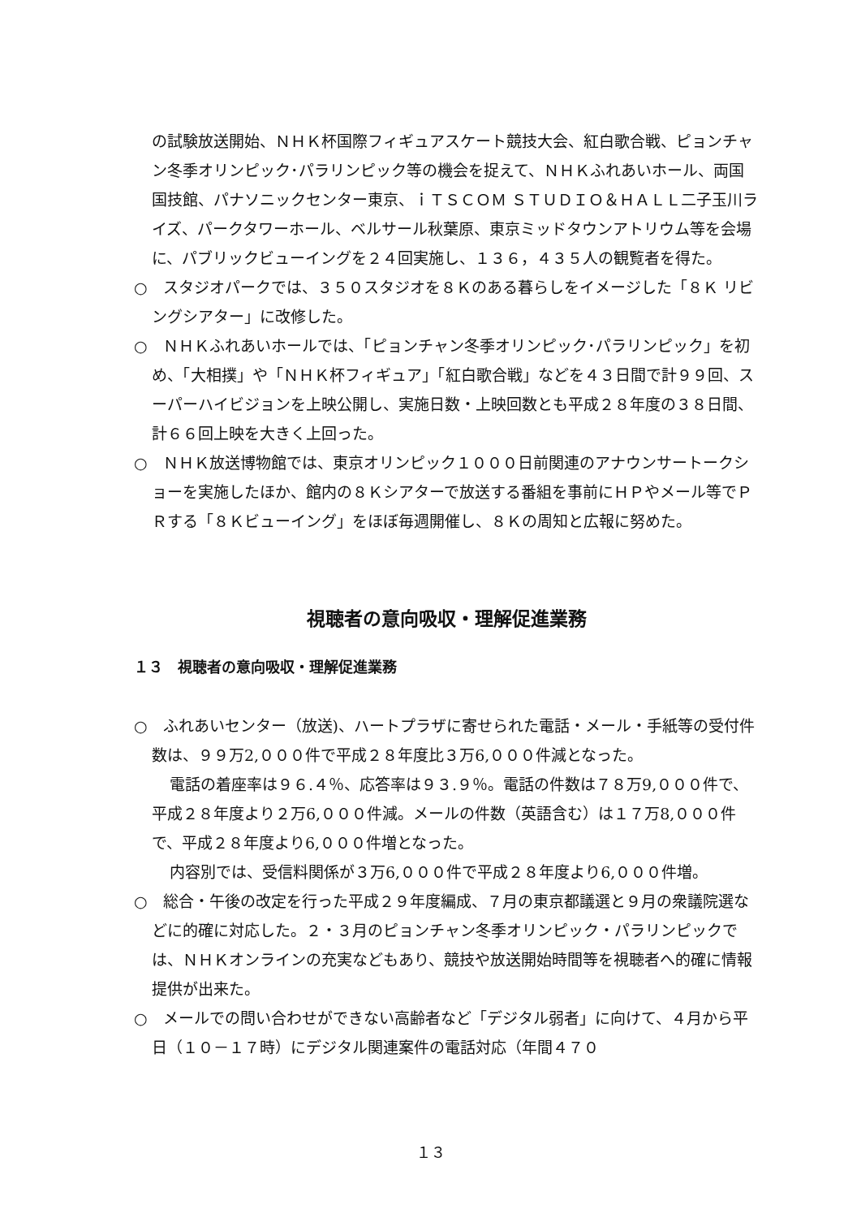の試験放送開始、ＮＨＫ杯国際フィギュアスケート競技大会、紅白歌合戦、ピョンチャン冬季オリンピック･パラリンピック等の機会を捉えて、ＮＨＫふれあいホール、両国国技館、パナソニックセンター東京、ｉＴＳＣＯＭ ＳＴＵＤＩＯ＆ＨＡＬＬ二子玉川ライズ、パークタワーホール、ベルサール秋葉原、東京ミッドタウンアトリウム等を会場に、パブリックビューイングを２４回実施し、１３６，４３５人の観覧者を得た。
○　スタジオパークでは、３５０スタジオを８Ｋのある暮らしをイメージした「８Ｋ リビングシアター」に改修した。
○　ＮＨＫふれあいホールでは、「ピョンチャン冬季オリンピック･パラリンピック」を初め、「大相撲」や「ＮＨＫ杯フィギュア」「紅白歌合戦」などを４３日間で計９９回、スーパーハイビジョンを上映公開し、実施日数・上映回数とも平成２８年度の３８日間、計６６回上映を大きく上回った。
○　ＮＨＫ放送博物館では、東京オリンピック１０００日前関連のアナウンサートークショーを実施したほか、館内の８Ｋシアターで放送する番組を事前にＨＰやメール等でＰＲする「８Ｋビューイング」をほぼ毎週開催し、８Ｋの周知と広報に努めた。
視聴者の意向吸収・理解促進業務
１３　視聴者の意向吸収・理解促進業務
○　ふれあいセンター（放送)、ハートプラザに寄せられた電話・メール・手紙等の受付件数は、９９万2,０００件で平成２８年度比３万6,０００件減となった。
電話の着座率は９６.４％、応答率は９３.９％。電話の件数は７８万9,０００件で、平成２８年度より２万6,０００件減。メールの件数（英語含む）は１７万8,０００件で、平成２８年度より6,０００件増となった。
内容別では、受信料関係が３万6,０００件で平成２８年度より6,０００件増。
○　総合・午後の改定を行った平成２９年度編成、７月の東京都議選と９月の衆議院選などに的確に対応した。２・３月のピョンチャン冬季オリンピック・パラリンピックでは、ＮＨＫオンラインの充実などもあり、競技や放送開始時間等を視聴者へ的確に情報提供が出来た。
○　メールでの問い合わせができない高齢者など「デジタル弱者」に向けて、４月から平日（１０－１７時）にデジタル関連案件の電話対応（年間４７０
１３